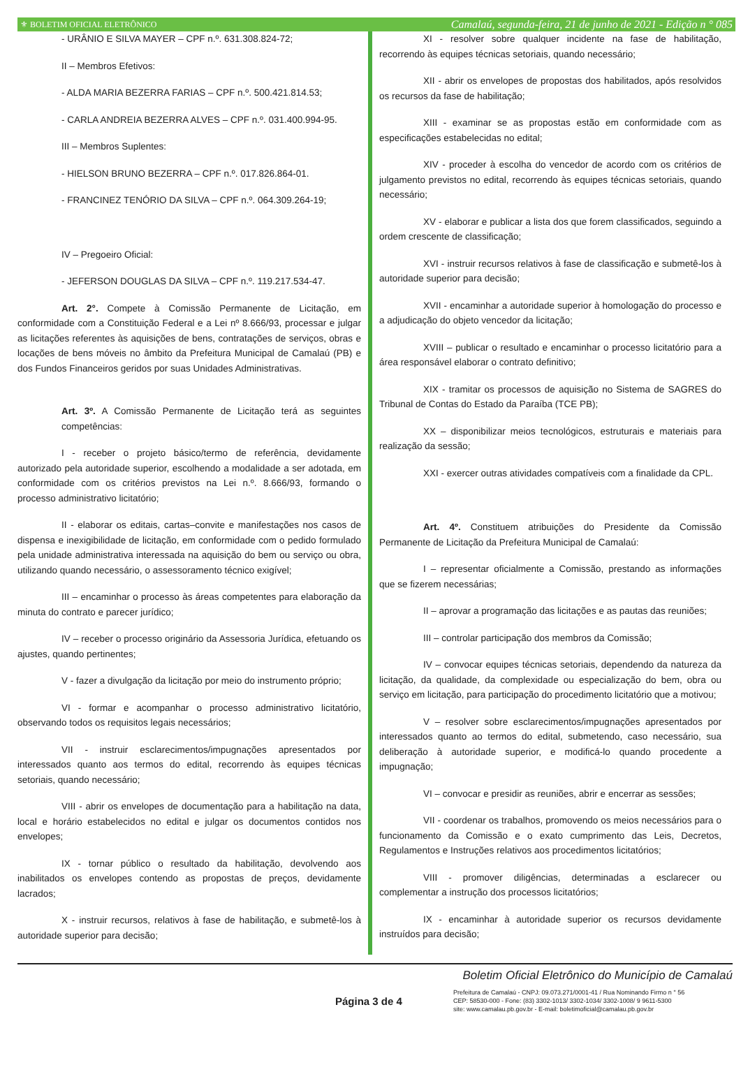⚜ BOLETIM OFICIAL ELETRÔNICO Camalaú, segunda-feira, 21 de junho de 2021 - Edição n ° 085
- URÂNIO E SILVA MAYER – CPF n.º. 631.308.824-72;
II – Membros Efetivos:
- ALDA MARIA BEZERRA FARIAS – CPF n.º. 500.421.814.53;
- CARLA ANDREIA BEZERRA ALVES – CPF n.º. 031.400.994-95.
III – Membros Suplentes:
- HIELSON BRUNO BEZERRA – CPF n.º. 017.826.864-01.
- FRANCINEZ TENÓRIO DA SILVA – CPF n.º. 064.309.264-19;
IV – Pregoeiro Oficial:
- JEFERSON DOUGLAS DA SILVA – CPF n.º. 119.217.534-47.
Art. 2°. Compete à Comissão Permanente de Licitação, em conformidade com a Constituição Federal e a Lei nº 8.666/93, processar e julgar as licitações referentes às aquisições de bens, contratações de serviços, obras e locações de bens móveis no âmbito da Prefeitura Municipal de Camalaú (PB) e dos Fundos Financeiros geridos por suas Unidades Administrativas.
Art. 3º. A Comissão Permanente de Licitação terá as seguintes competências:
I - receber o projeto básico/termo de referência, devidamente autorizado pela autoridade superior, escolhendo a modalidade a ser adotada, em conformidade com os critérios previstos na Lei n.º. 8.666/93, formando o processo administrativo licitatório;
II - elaborar os editais, cartas–convite e manifestações nos casos de dispensa e inexigibilidade de licitação, em conformidade com o pedido formulado pela unidade administrativa interessada na aquisição do bem ou serviço ou obra, utilizando quando necessário, o assessoramento técnico exigível;
III – encaminhar o processo às áreas competentes para elaboração da minuta do contrato e parecer jurídico;
IV – receber o processo originário da Assessoria Jurídica, efetuando os ajustes, quando pertinentes;
V - fazer a divulgação da licitação por meio do instrumento próprio;
VI - formar e acompanhar o processo administrativo licitatório, observando todos os requisitos legais necessários;
VII - instruir esclarecimentos/impugnações apresentados por interessados quanto aos termos do edital, recorrendo às equipes técnicas setoriais, quando necessário;
VIII - abrir os envelopes de documentação para a habilitação na data, local e horário estabelecidos no edital e julgar os documentos contidos nos envelopes;
IX - tornar público o resultado da habilitação, devolvendo aos inabilitados os envelopes contendo as propostas de preços, devidamente lacrados;
X - instruir recursos, relativos à fase de habilitação, e submetê-los à autoridade superior para decisão;
XI - resolver sobre qualquer incidente na fase de habilitação, recorrendo às equipes técnicas setoriais, quando necessário;
XII - abrir os envelopes de propostas dos habilitados, após resolvidos os recursos da fase de habilitação;
XIII - examinar se as propostas estão em conformidade com as especificações estabelecidas no edital;
XIV - proceder à escolha do vencedor de acordo com os critérios de julgamento previstos no edital, recorrendo às equipes técnicas setoriais, quando necessário;
XV - elaborar e publicar a lista dos que forem classificados, seguindo a ordem crescente de classificação;
XVI - instruir recursos relativos à fase de classificação e submetê-los à autoridade superior para decisão;
XVII - encaminhar a autoridade superior à homologação do processo e a adjudicação do objeto vencedor da licitação;
XVIII – publicar o resultado e encaminhar o processo licitatório para a área responsável elaborar o contrato definitivo;
XIX - tramitar os processos de aquisição no Sistema de SAGRES do Tribunal de Contas do Estado da Paraíba (TCE PB);
XX – disponibilizar meios tecnológicos, estruturais e materiais para realização da sessão;
XXI - exercer outras atividades compatíveis com a finalidade da CPL.
Art. 4º. Constituem atribuições do Presidente da Comissão Permanente de Licitação da Prefeitura Municipal de Camalaú:
I – representar oficialmente a Comissão, prestando as informações que se fizerem necessárias;
II – aprovar a programação das licitações e as pautas das reuniões;
III – controlar participação dos membros da Comissão;
IV – convocar equipes técnicas setoriais, dependendo da natureza da licitação, da qualidade, da complexidade ou especialização do bem, obra ou serviço em licitação, para participação do procedimento licitatório que a motivou;
V – resolver sobre esclarecimentos/impugnações apresentados por interessados quanto ao termos do edital, submetendo, caso necessário, sua deliberação à autoridade superior, e modificá-lo quando procedente a impugnação;
VI – convocar e presidir as reuniões, abrir e encerrar as sessões;
VII - coordenar os trabalhos, promovendo os meios necessários para o funcionamento da Comissão e o exato cumprimento das Leis, Decretos, Regulamentos e Instruções relativos aos procedimentos licitatórios;
VIII - promover diligências, determinadas a esclarecer ou complementar a instrução dos processos licitatórios;
IX - encaminhar à autoridade superior os recursos devidamente instruídos para decisão;
Boletim Oficial Eletrônico do Município de Camalaú
Página 3 de 4
Prefeitura de Camalaú - CNPJ: 09.073.271/0001-41 / Rua Nominando Firmo n ° 56
CEP: 58530-000 - Fone: (83) 3302-1013/ 3302-1034/ 3302-1008/ 9 9611-5300
site: www.camalau.pb.gov.br - E-mail: boletimoficial@camalau.pb.gov.br